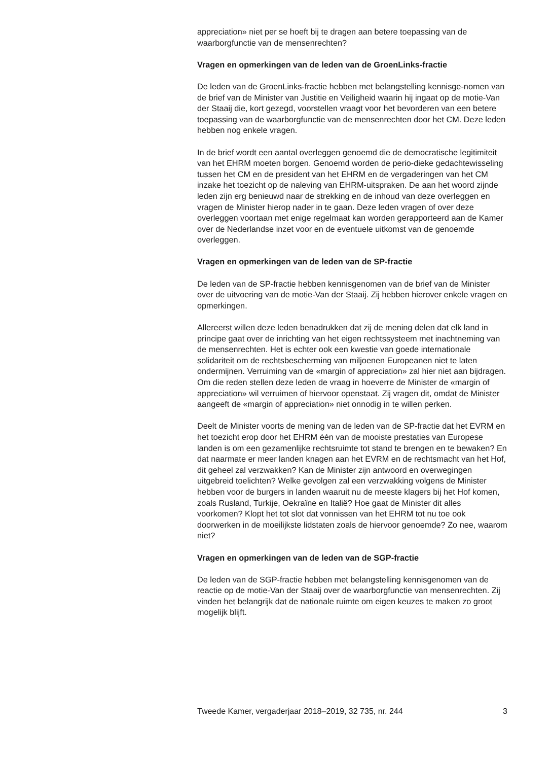appreciation» niet per se hoeft bij te dragen aan betere toepassing van de waarborgfunctie van de mensenrechten?
Vragen en opmerkingen van de leden van de GroenLinks-fractie
De leden van de GroenLinks-fractie hebben met belangstelling kennisge-nomen van de brief van de Minister van Justitie en Veiligheid waarin hij ingaat op de motie-Van der Staaij die, kort gezegd, voorstellen vraagt voor het bevorderen van een betere toepassing van de waarborgfunctie van de mensenrechten door het CM. Deze leden hebben nog enkele vragen.
In de brief wordt een aantal overleggen genoemd die de democratische legitimiteit van het EHRM moeten borgen. Genoemd worden de perio-dieke gedachtewisseling tussen het CM en de president van het EHRM en de vergaderingen van het CM inzake het toezicht op de naleving van EHRM-uitspraken. De aan het woord zijnde leden zijn erg benieuwd naar de strekking en de inhoud van deze overleggen en vragen de Minister hierop nader in te gaan. Deze leden vragen of over deze overleggen voortaan met enige regelmaat kan worden gerapporteerd aan de Kamer over de Nederlandse inzet voor en de eventuele uitkomst van de genoemde overleggen.
Vragen en opmerkingen van de leden van de SP-fractie
De leden van de SP-fractie hebben kennisgenomen van de brief van de Minister over de uitvoering van de motie-Van der Staaij. Zij hebben hierover enkele vragen en opmerkingen.
Allereerst willen deze leden benadrukken dat zij de mening delen dat elk land in principe gaat over de inrichting van het eigen rechtssysteem met inachtneming van de mensenrechten. Het is echter ook een kwestie van goede internationale solidariteit om de rechtsbescherming van miljoenen Europeanen niet te laten ondermijnen. Verruiming van de «margin of appreciation» zal hier niet aan bijdragen. Om die reden stellen deze leden de vraag in hoeverre de Minister de «margin of appreciation» wil verruimen of hiervoor openstaat. Zij vragen dit, omdat de Minister aangeeft de «margin of appreciation» niet onnodig in te willen perken.
Deelt de Minister voorts de mening van de leden van de SP-fractie dat het EVRM en het toezicht erop door het EHRM één van de mooiste prestaties van Europese landen is om een gezamenlijke rechtsruimte tot stand te brengen en te bewaken? En dat naarmate er meer landen knagen aan het EVRM en de rechtsmacht van het Hof, dit geheel zal verzwakken? Kan de Minister zijn antwoord en overwegingen uitgebreid toelichten? Welke gevolgen zal een verzwakking volgens de Minister hebben voor de burgers in landen waaruit nu de meeste klagers bij het Hof komen, zoals Rusland, Turkije, Oekraïne en Italië? Hoe gaat de Minister dit alles voorkomen? Klopt het tot slot dat vonnissen van het EHRM tot nu toe ook doorwerken in de moeilijkste lidstaten zoals de hiervoor genoemde? Zo nee, waarom niet?
Vragen en opmerkingen van de leden van de SGP-fractie
De leden van de SGP-fractie hebben met belangstelling kennisgenomen van de reactie op de motie-Van der Staaij over de waarborgfunctie van mensenrechten. Zij vinden het belangrijk dat de nationale ruimte om eigen keuzes te maken zo groot mogelijk blijft.
Tweede Kamer, vergaderjaar 2018–2019, 32 735, nr. 244 3